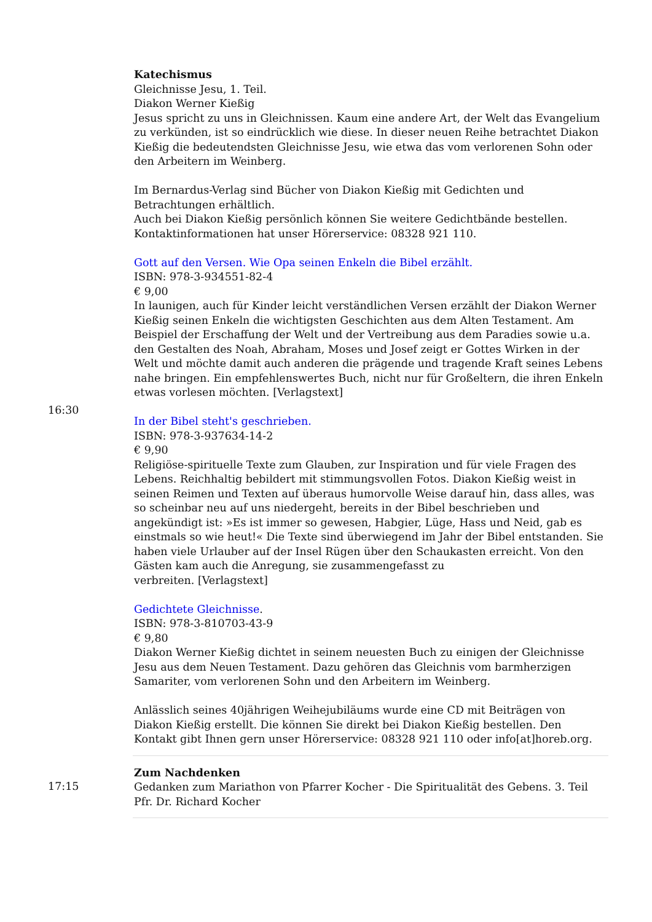| 16:30 | Katechismus Gleichnisse Jesu, 1. Teil. Diakon Werner Kießig Jesus spricht zu uns in Gleichnissen. Kaum eine andere Art, der Welt das Evangelium zu verkünden, ist so eindrücklich wie diese. In dieser neuen Reihe betrachtet Diakon Kießig die bedeutendsten Gleichnisse Jesu, wie etwa das vom verlorenen Sohn oder den Arbeitern im Weinberg. Im Bernardus-Verlag sind Bücher von Diakon Kießig mit Gedichten und Betrachtungen erhältlich. Auch bei Diakon Kießig persönlich können Sie weitere Gedichtbände bestellen. Kontaktinformationen hat unser Hörerservice: 08328 921 110. Gott auf den Versen. Wie Opa seinen Enkeln die Bibel erzählt. ISBN: 978-3-934551-82-4 € 9,00 In launigen, auch für Kinder leicht verständlichen Versen erzählt der Diakon Werner Kießig seinen Enkeln die wichtigsten Geschichten aus dem Alten Testament. Am Beispiel der Erschaffung der Welt und der Vertreibung aus dem Paradies sowie u.a. den Gestalten des Noah, Abraham, Moses und Josef zeigt er Gottes Wirken in der Welt und möchte damit auch anderen die prägende und tragende Kraft seines Lebens nahe bringen. Ein empfehlenswertes Buch, nicht nur für Großeltern, die ihren Enkeln etwas vorlesen möchten. [Verlagstext] In der Bibel steht's geschrieben. ISBN: 978-3-937634-14-2 € 9,90 Religiöse-spirituelle Texte zum Glauben, zur Inspiration und für viele Fragen des Lebens. Reichhaltig bebildert mit stimmungsvollen Fotos. Diakon Kießig weist in seinen Reimen und Texten auf überaus humorvolle Weise darauf hin, dass alles, was so scheinbar neu auf uns niedergeht, bereits in der Bibel beschrieben und angekündigt ist: »Es ist immer so gewesen, Habgier, Lüge, Hass und Neid, gab es einstmals so wie heut!« Die Texte sind überwiegend im Jahr der Bibel entstanden. Sie haben viele Urlauber auf der Insel Rügen über den Schaukasten erreicht. Von den Gästen kam auch die Anregung, sie zusammengefasst zu verbreiten. [Verlagstext] Gedichtete Gleichnisse . ISBN: 978-3-810703-43-9 € 9,80 Diakon Werner Kießig dichtet in seinem neuesten Buch zu einigen der Gleichnisse Jesu aus dem Neuen Testament. Dazu gehören das Gleichnis vom barmherzigen Samariter, vom verlorenen Sohn und den Arbeitern im Weinberg. Anlässlich seines 40jährigen Weihejubiläums wurde eine CD mit Beiträgen von Diakon Kießig erstellt. Die können Sie direkt bei Diakon Kießig bestellen. Den Kontakt gibt Ihnen gern unser Hörerservice: 08328 921 110 oder info[at]horeb.org. |
| 17:15 | Zum Nachdenken Gedanken zum Mariathon von Pfarrer Kocher - Die Spiritualität des Gebens. 3. Teil Pfr. Dr. Richard Kocher |